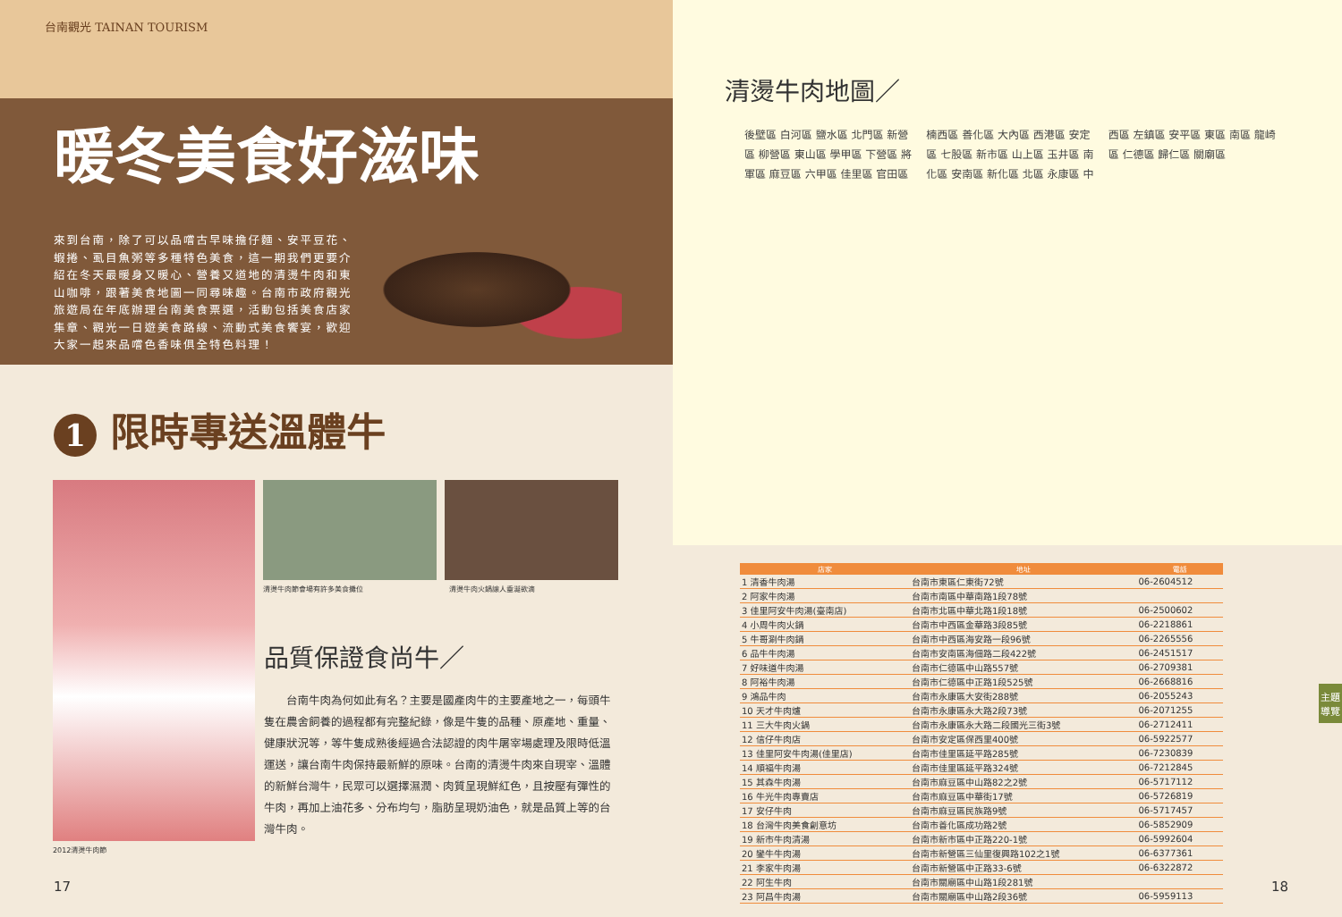台南觀光 TAINAN TOURISM
暖冬美食好滋味
來到台南，除了可以品嚐古早味擔仔麵、安平豆花、蝦捲、虱目魚粥等多種特色美食，這一期我們更要介紹在冬天最暖身又暖心、營養又道地的清燙牛肉和東山咖啡，跟著美食地圖一同尋味趣。台南市政府觀光旅遊局在年底辦理台南美食票選，活動包括美食店家集章、觀光一日遊美食路線、流動式美食饗宴，歡迎大家一起來品嚐色香味俱全特色料理！
1 限時專送溫體牛
2012清燙牛肉節 清燙牛肉節會場有許多美食攤位 清燙牛肉火鍋讓人垂涎欲滴
品質保證食尚牛／
台南牛肉為何如此有名？主要是國產肉牛的主要產地之一，每頭牛隻在農舍飼養的過程都有完整紀錄，像是牛隻的品種、原產地、重量、健康狀況等，等牛隻成熟後經過合法認證的肉牛屠宰場處理及限時低溫運送，讓台南牛肉保持最新鮮的原味。台南的清燙牛肉來自現宰、溫體的新鮮台灣牛，民眾可以選擇濕潤、肉質呈現鮮紅色，且按壓有彈性的牛肉，再加上油花多、分布均勻，脂肪呈現奶油色，就是品質上等的台灣牛肉。
17
清燙牛肉地圖／
後壁區 白河區 鹽水區 北門區 新營區 柳營區 東山區 學甲區 下營區 將軍區 麻豆區 六甲區 佳里區 官田區 楠西區 善化區 大內區 西港區 安定區 七股區 新市區 山上區 玉井區 南化區 安南區 新化區 北區 永康區 中西區 左鎮區 安平區 東區 南區 龍崎區 仁德區 歸仁區 關廟區
| 店家 | 地址 | 電話 |
| --- | --- | --- |
| 1 清香牛肉湯 | 台南市東區仁東街72號 | 06-2604512 |
| 2 阿家牛肉湯 | 台南市南區中華南路1段78號 | |
| 3 佳里阿安牛肉湯(臺南店) | 台南市北區中華北路1段18號 | 06-2500602 |
| 4 小周牛肉火鍋 | 台南市中西區金華路3段85號 | 06-2218861 |
| 5 牛哥涮牛肉鍋 | 台南市中西區海安路一段96號 | 06-2265556 |
| 6 品牛牛肉湯 | 台南市安南區海佃路二段422號 | 06-2451517 |
| 7 好味道牛肉湯 | 台南市仁德區中山路557號 | 06-2709381 |
| 8 阿裕牛肉湯 | 台南市仁德區中正路1段525號 | 06-2668816 |
| 9 鴻品牛肉 | 台南市永康區大安街288號 | 06-2055243 |
| 10 天才牛肉爐 | 台南市永康區永大路2段73號 | 06-2071255 |
| 11 三大牛肉火鍋 | 台南市永康區永大路二段國光三街3號 | 06-2712411 |
| 12 信仔牛肉店 | 台南市安定區保西里400號 | 06-5922577 |
| 13 佳里阿安牛肉湯(佳里店) | 台南市佳里區延平路285號 | 06-7230839 |
| 14 順福牛肉湯 | 台南市佳里區延平路324號 | 06-7212845 |
| 15 其森牛肉湯 | 台南市麻豆區中山路82之2號 | 06-5717112 |
| 16 牛光牛肉專賣店 | 台南市麻豆區中華街17號 | 06-5726819 |
| 17 安仔牛肉 | 台南市麻豆區民族路9號 | 06-5717457 |
| 18 台灣牛肉美食創意坊 | 台南市善化區成功路2號 | 06-5852909 |
| 19 新市牛肉清湯 | 台南市新市區中正路220-1號 | 06-5992604 |
| 20 鑾牛牛肉湯 | 台南市新營區三仙里復興路102之1號 | 06-6377361 |
| 21 李家牛肉湯 | 台南市新營區中正路33-6號 | 06-6322872 |
| 22 阿生牛肉 | 台南市關廟區中山路1段281號 | |
| 23 阿昌牛肉湯 | 台南市關廟區中山路2段36號 | 06-5959113 |
主題導覽
18